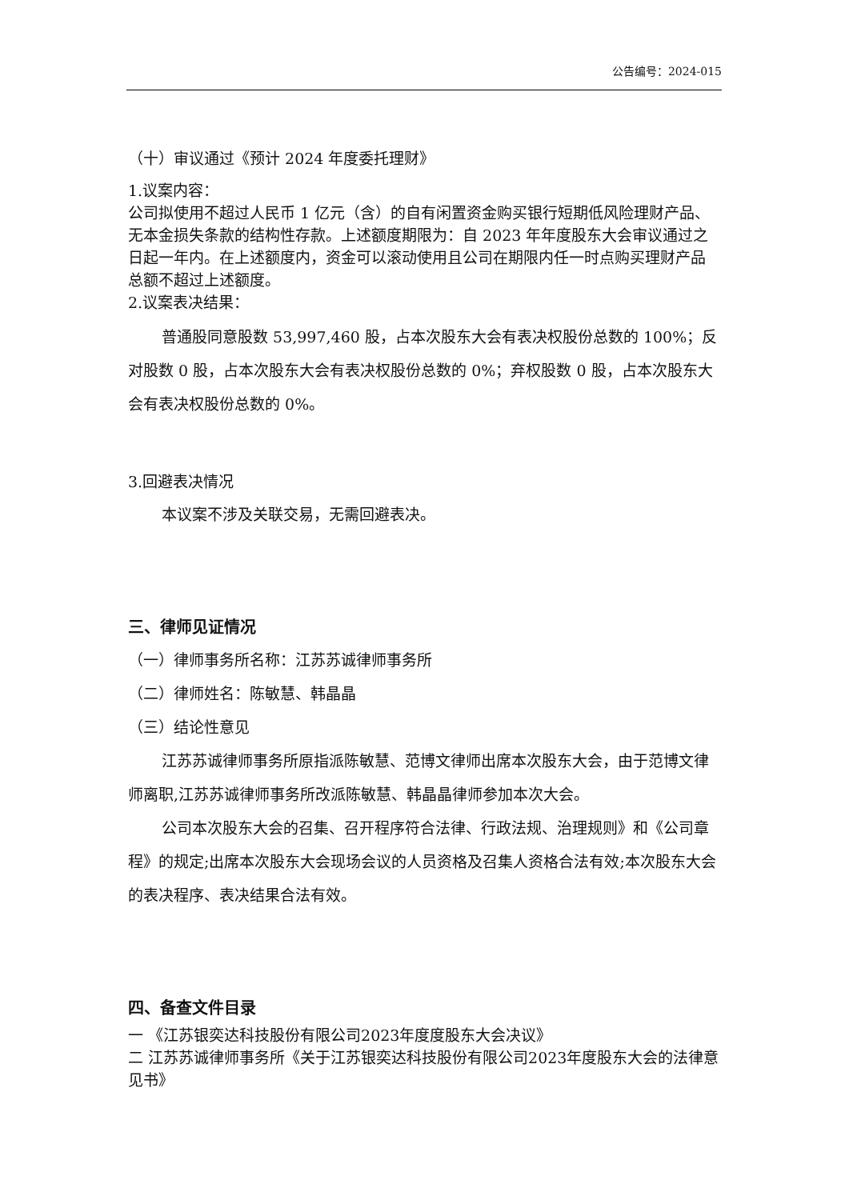公告编号：2024-015
（十）审议通过《预计 2024 年度委托理财》
1.议案内容：
公司拟使用不超过人民币 1 亿元（含）的自有闲置资金购买银行短期低风险理财产品、无本金损失条款的结构性存款。上述额度期限为：自 2023 年年度股东大会审议通过之日起一年内。在上述额度内，资金可以滚动使用且公司在期限内任一时点购买理财产品总额不超过上述额度。
2.议案表决结果：
普通股同意股数 53,997,460 股，占本次股东大会有表决权股份总数的 100%；反对股数 0 股，占本次股东大会有表决权股份总数的 0%；弃权股数 0 股，占本次股东大会有表决权股份总数的 0%。
3.回避表决情况
本议案不涉及关联交易，无需回避表决。
三、律师见证情况
（一）律师事务所名称：江苏苏诚律师事务所
（二）律师姓名：陈敏慧、韩晶晶
（三）结论性意见
江苏苏诚律师事务所原指派陈敏慧、范博文律师出席本次股东大会，由于范博文律师离职,江苏苏诚律师事务所改派陈敏慧、韩晶晶律师参加本次大会。
公司本次股东大会的召集、召开程序符合法律、行政法规、治理规则》和《公司章程》的规定;出席本次股东大会现场会议的人员资格及召集人资格合法有效;本次股东大会的表决程序、表决结果合法有效。
四、备查文件目录
一 《江苏银奕达科技股份有限公司2023年度度股东大会决议》
二 江苏苏诚律师事务所《关于江苏银奕达科技股份有限公司2023年度股东大会的法律意见书》